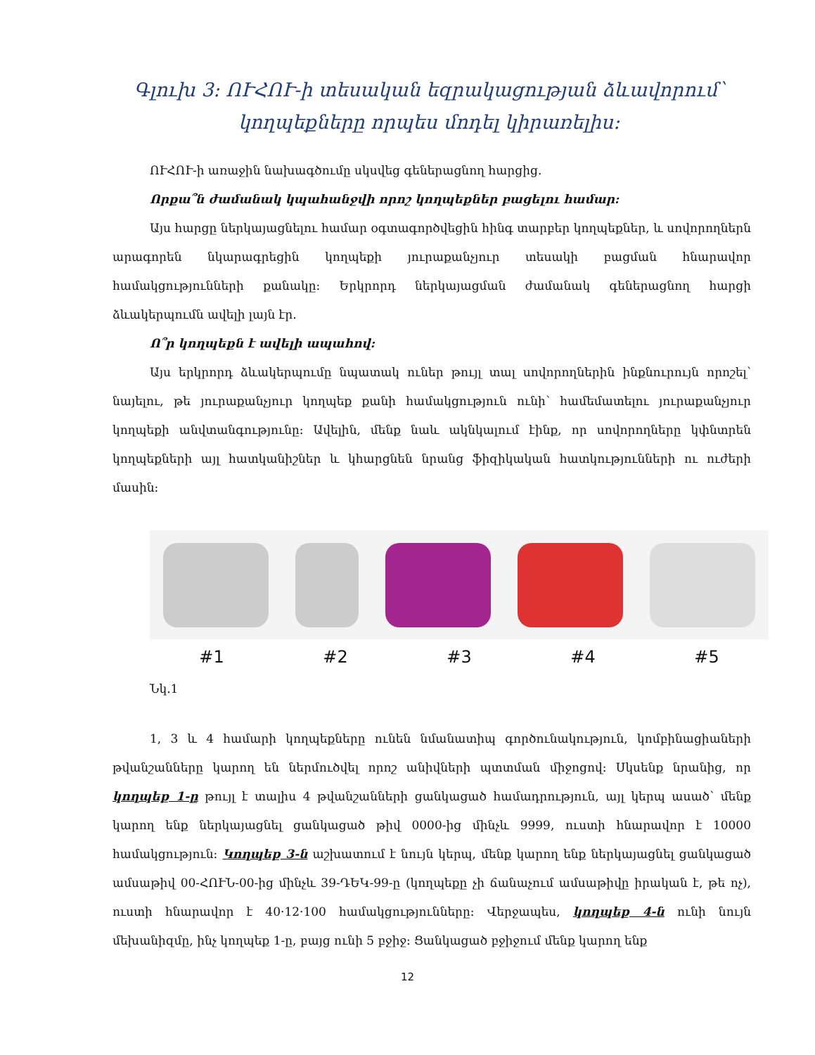Գլուխ 3: ՈՒՀՈՒ-ի տեսական եզրակացության ձևավորում՝ կողպեքները որպես մոդել կիրառելիս:
ՈՒՀՈՒ-ի առաջին նախագծումը սկսվեց գեներացնող հարցից.
Որքա՞ն ժամանակ կպահանջվի որոշ կողպեքներ բացելու համար:
Այս հարցը ներկայացնելու համար օգտագործվեցին հինգ տարբեր կողպեքներ, և սովորողներն արագորեն նկարագրեցին կողպեքի յուրաքանչյուր տեսակի բացման հնարավոր համակցությունների քանակը: Երկրորդ ներկայացման ժամանակ գեներացնող հարցի ձևակերպումն ավելի լայն էր.
Ո՞ր կողպեքն է ավելի ապահով:
Այս երկրորդ ձևակերպումը նպատակ ուներ թույլ տալ սովորողներին ինքնուրույն որոշել՝ նայելու, թե յուրաքանչյուր կողպեք քանի համակցություն ունի՝ համեմատելու յուրաքանչյուր կողպեքի անվտանգությունը: Ավելին, մենք նաև ակնկալում էինք, որ սովորողները կփնտրեն կողպեքների այլ հատկանիշներ և կհարցնեն նրանց ֆիզիկական հատկությունների ու ուժերի մասին:
#1 #2 #3 #4 #5
Նկ.1
1, 3 և 4 համարի կողպեքները ունեն նմանատիպ գործունակություն, կոմբինացիաների թվանշանները կարող են ներմուծվել որոշ անիվների պտտման միջոցով: Սկսենք նրանից, որ կողպեք 1-ը թույլ է տալիս 4 թվանշանների ցանկացած համադրություն, այլ կերպ ասած՝ մենք կարող ենք ներկայացնել ցանկացած թիվ 0000-ից մինչև 9999, ուստի հնարավոր է 10000 համակցություն: Կողպեք 3-ն աշխատում է նույն կերպ, մենք կարող ենք ներկայացնել ցանկացած ամսաթիվ 00-ՀՈՒՆ-00-ից մինչև 39-ԴԵԿ-99-ը (կողպեքը չի ճանաչում ամսաթիվը իրական է, թե ոչ), ուստի հնարավոր է 40·12·100 համակցությունները: Վերջապես, կողպեք 4-ն ունի նույն մեխանիզմը, ինչ կողպեք 1-ը, բայց ունի 5 բջիջ: Ցանկացած բջիջում մենք կարող ենք
12